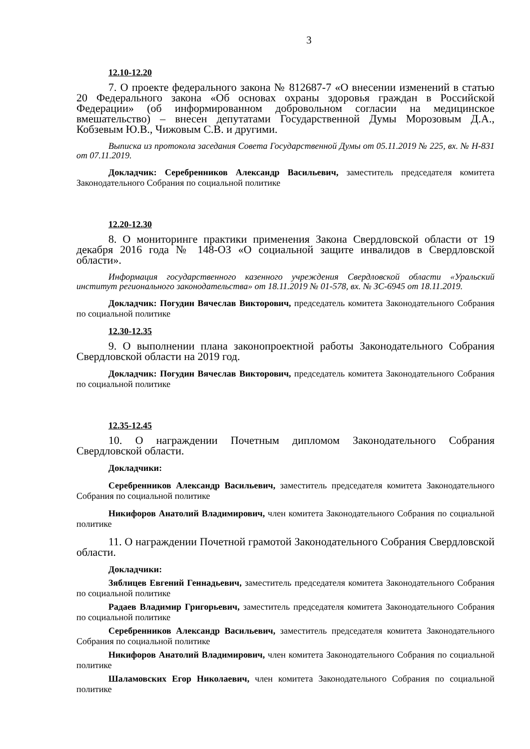3
12.10-12.20
7. О проекте федерального закона № 812687-7 «О внесении изменений в статью 20 Федерального закона «Об основах охраны здоровья граждан в Российской Федерации» (об информированном добровольном согласии на медицинское вмешательство) – внесен депутатами Государственной Думы Морозовым Д.А., Кобзевым Ю.В., Чижовым С.В. и другими.
Выписка из протокола заседания Совета Государственной Думы от 05.11.2019 № 225, вх. № Н-831 от 07.11.2019.
Докладчик: Серебренников Александр Васильевич, заместитель председателя комитета Законодательного Собрания по социальной политике
12.20-12.30
8. О мониторинге практики применения Закона Свердловской области от 19 декабря 2016 года № 148-ОЗ «О социальной защите инвалидов в Свердловской области».
Информация государственного казенного учреждения Свердловской области «Уральский институт регионального законодательства» от 18.11.2019 № 01-578, вх. № ЗС-6945 от 18.11.2019.
Докладчик: Погудин Вячеслав Викторович, председатель комитета Законодательного Собрания по социальной политике
12.30-12.35
9. О выполнении плана законопроектной работы Законодательного Собрания Свердловской области на 2019 год.
Докладчик: Погудин Вячеслав Викторович, председатель комитета Законодательного Собрания по социальной политике
12.35-12.45
10. О награждении Почетным дипломом Законодательного Собрания Свердловской области.
Докладчики:
Серебренников Александр Васильевич, заместитель председателя комитета Законодательного Собрания по социальной политике
Никифоров Анатолий Владимирович, член комитета Законодательного Собрания по социальной политике
11. О награждении Почетной грамотой Законодательного Собрания Свердловской области.
Докладчики:
Зяблицев Евгений Геннадьевич, заместитель председателя комитета Законодательного Собрания по социальной политике
Радаев Владимир Григорьевич, заместитель председателя комитета Законодательного Собрания по социальной политике
Серебренников Александр Васильевич, заместитель председателя комитета Законодательного Собрания по социальной политике
Никифоров Анатолий Владимирович, член комитета Законодательного Собрания по социальной политике
Шаламовских Егор Николаевич, член комитета Законодательного Собрания по социальной политике